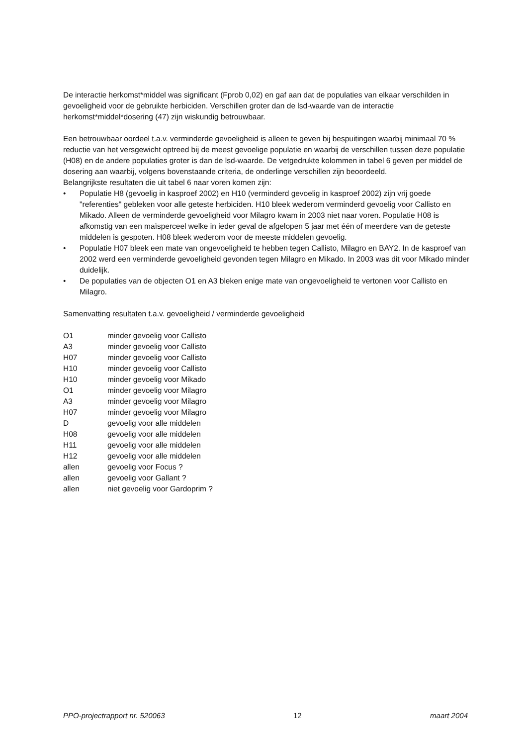De interactie herkomst*middel was significant (Fprob 0,02) en gaf aan dat de populaties van elkaar verschilden in gevoeligheid voor de gebruikte herbiciden. Verschillen groter dan de lsd-waarde van de interactie herkomst*middel*dosering (47) zijn wiskundig betrouwbaar.
Een betrouwbaar oordeel t.a.v. verminderde gevoeligheid is alleen te geven bij bespuitingen waarbij minimaal 70 % reductie van het versgewicht optreed bij de meest gevoelige populatie en waarbij de verschillen tussen deze populatie (H08) en de andere populaties groter is dan de lsd-waarde. De vetgedrukte kolommen in tabel 6 geven per middel de dosering aan waarbij, volgens bovenstaande criteria, de onderlinge verschillen zijn beoordeeld.
Belangrijkste resultaten die uit tabel 6 naar voren komen zijn:
• Populatie H8 (gevoelig in kasproef 2002) en H10 (verminderd gevoelig in kasproef 2002) zijn vrij goede "referenties" gebleken voor alle geteste herbiciden. H10 bleek wederom verminderd gevoelig voor Callisto en Mikado. Alleen de verminderde gevoeligheid voor Milagro kwam in 2003 niet naar voren. Populatie H08 is afkomstig van een maïsperceel welke in ieder geval de afgelopen 5 jaar met één of meerdere van de geteste middelen is gespoten. H08 bleek wederom voor de meeste middelen gevoelig.
• Populatie H07 bleek een mate van ongevoeligheid te hebben tegen Callisto, Milagro en BAY2. In de kasproef van 2002 werd een verminderde gevoeligheid gevonden tegen Milagro en Mikado. In 2003 was dit voor Mikado minder duidelijk.
• De populaties van de objecten O1 en A3 bleken enige mate van ongevoeligheid te vertonen voor Callisto en Milagro.
Samenvatting resultaten t.a.v. gevoeligheid / verminderde gevoeligheid
| O1 | minder gevoelig voor Callisto |
| A3 | minder gevoelig voor Callisto |
| H07 | minder gevoelig voor Callisto |
| H10 | minder gevoelig voor Callisto |
| H10 | minder gevoelig voor Mikado |
| O1 | minder gevoelig voor Milagro |
| A3 | minder gevoelig voor Milagro |
| H07 | minder gevoelig voor Milagro |
| D | gevoelig voor alle middelen |
| H08 | gevoelig voor alle middelen |
| H11 | gevoelig voor alle middelen |
| H12 | gevoelig voor alle middelen |
| allen | gevoelig voor Focus ? |
| allen | gevoelig voor Gallant ? |
| allen | niet gevoelig voor Gardoprim ? |
PPO-projectrapport nr. 520063 12 maart 2004